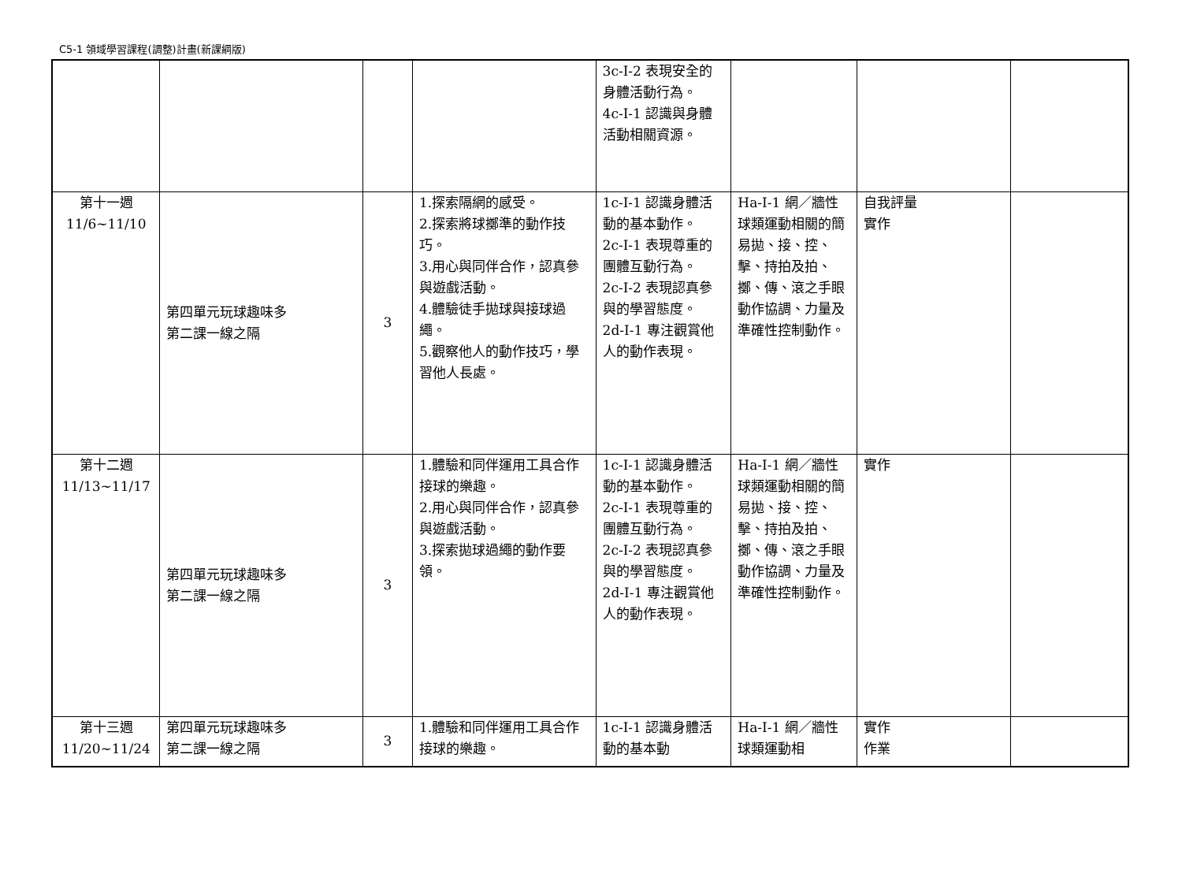C5-1 領域學習課程(調整)計畫(新課綱版)
| | | | | 3c-I-2 表現安全的身體活動行為。 4c-I-1 認識與身體活動相關資源。 | | | |
| 第十一週 11/6~11/10 | 第四單元玩球趣味多 第二課一線之隔 | 3 | 1.探索隔網的感受。 2.探索將球擲準的動作技巧。 3.用心與同伴合作，認真參與遊戲活動。 4.體驗徒手拋球與接球過繩。 5.觀察他人的動作技巧，學習他人長處。 | 1c-I-1 認識身體活動的基本動作。 2c-I-1 表現尊重的團體互動行為。 2c-I-2 表現認真參與的學習態度。 2d-I-1 專注觀賞他人的動作表現。 | Ha-I-1 網／牆性球類運動相關的簡易拋、接、控、擊、持拍及拍、擲、傳、滾之手眼動作協調、力量及準確性控制動作。 | 自我評量 實作 | |
| 第十二週 11/13~11/17 | 第四單元玩球趣味多 第二課一線之隔 | 3 | 1.體驗和同伴運用工具合作接球的樂趣。 2.用心與同伴合作，認真參與遊戲活動。 3.探索拋球過繩的動作要領。 | 1c-I-1 認識身體活動的基本動作。 2c-I-1 表現尊重的團體互動行為。 2c-I-2 表現認真參與的學習態度。 2d-I-1 專注觀賞他人的動作表現。 | Ha-I-1 網／牆性球類運動相關的簡易拋、接、控、擊、持拍及拍、擲、傳、滾之手眼動作協調、力量及準確性控制動作。 | 實作 | |
| 第十三週 11/20~11/24 | 第四單元玩球趣味多 第二課一線之隔 | 3 | 1.體驗和同伴運用工具合作接球的樂趣。 | 1c-I-1 認識身體活動的基本動 | Ha-I-1 網／牆性球類運動相 | 實作 作業 | |